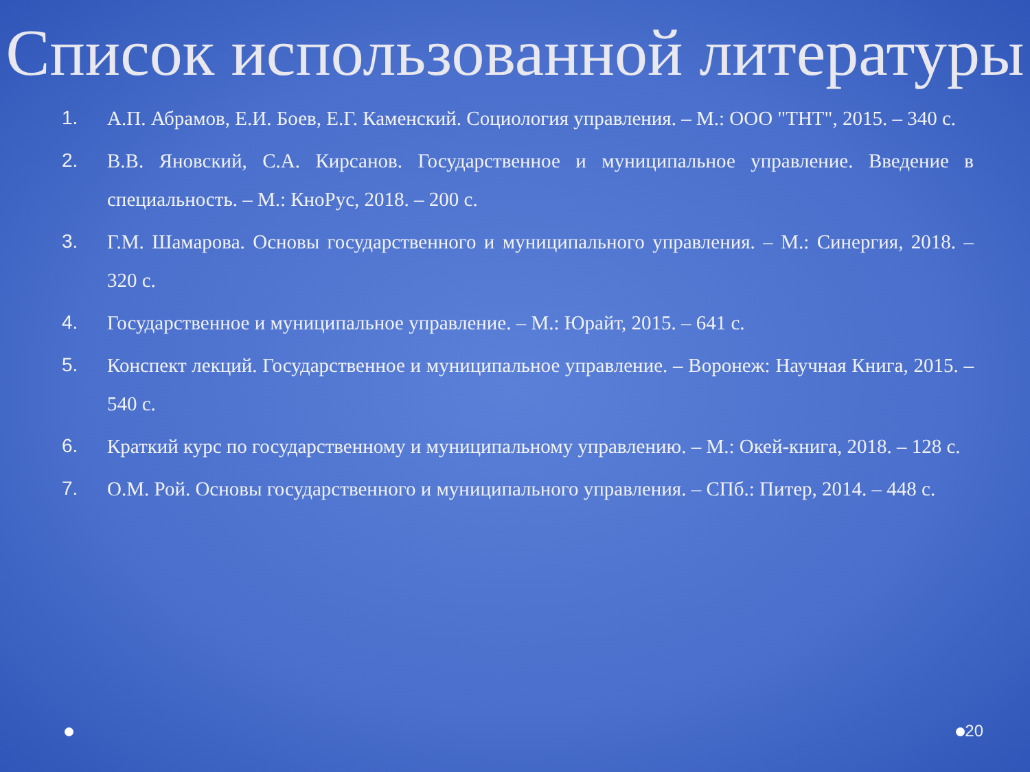Список использованной литературы
1. А.П. Абрамов, Е.И. Боев, Е.Г. Каменский. Социология управления. – М.: ООО "ТНТ", 2015. – 340 с.
2. В.В. Яновский, С.А. Кирсанов. Государственное и муниципальное управление. Введение в специальность. – М.: КноРус, 2018. – 200 с.
3. Г.М. Шамарова. Основы государственного и муниципального управления. – М.: Синергия, 2018. – 320 с.
4. Государственное и муниципальное управление. – М.: Юрайт, 2015. – 641 с.
5. Конспект лекций. Государственное и муниципальное управление. – Воронеж: Научная Книга, 2015. – 540 с.
6. Краткий курс по государственному и муниципальному управлению. – М.: Окей-книга, 2018. – 128 с.
7. О.М. Рой. Основы государственного и муниципального управления. – СПб.: Питер, 2014. – 448 с.
20